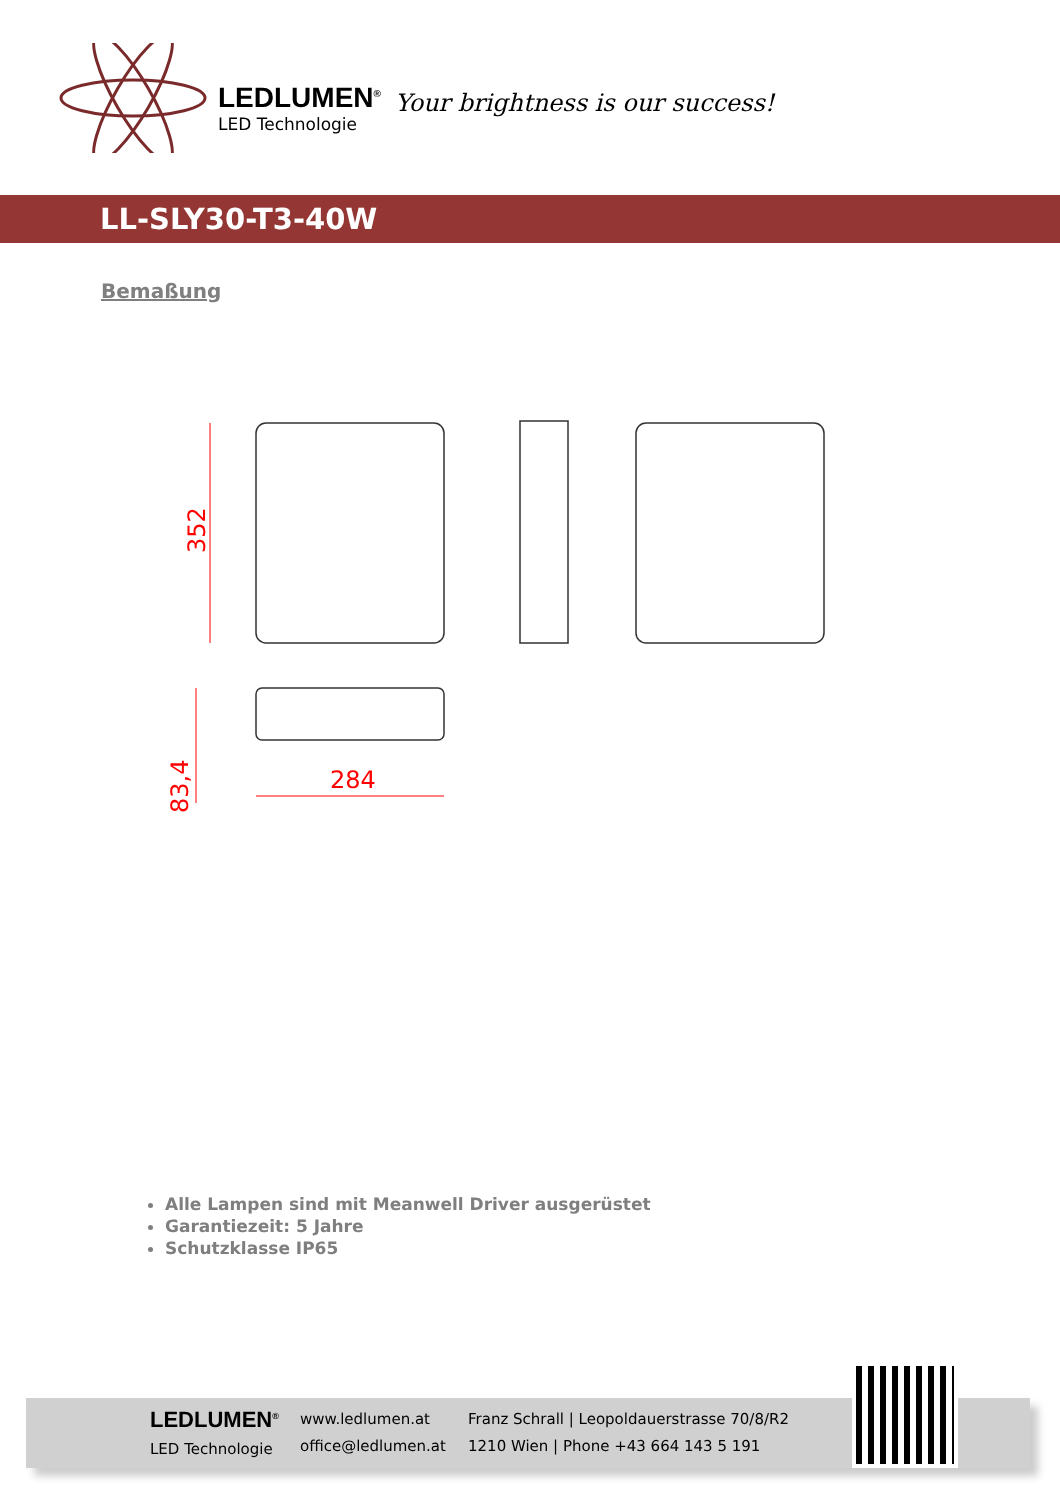LEDLUMEN<sup>®</sup>
LED Technologie
Your brightness is our success!
LL-SLY30-T3-40W
Bemaßung
352
83,4
284
Alle Lampen sind mit Meanwell Driver ausgerüstet
Garantiezeit: 5 Jahre
Schutzklasse IP65
LEDLUMEN<sup>®</sup>
LED Technologie
www.ledlumen.at
office@ledlumen.at
Franz Schrall | Leopoldauerstrasse 70/8/R2
1210 Wien | Phone +43 664 143 5 191